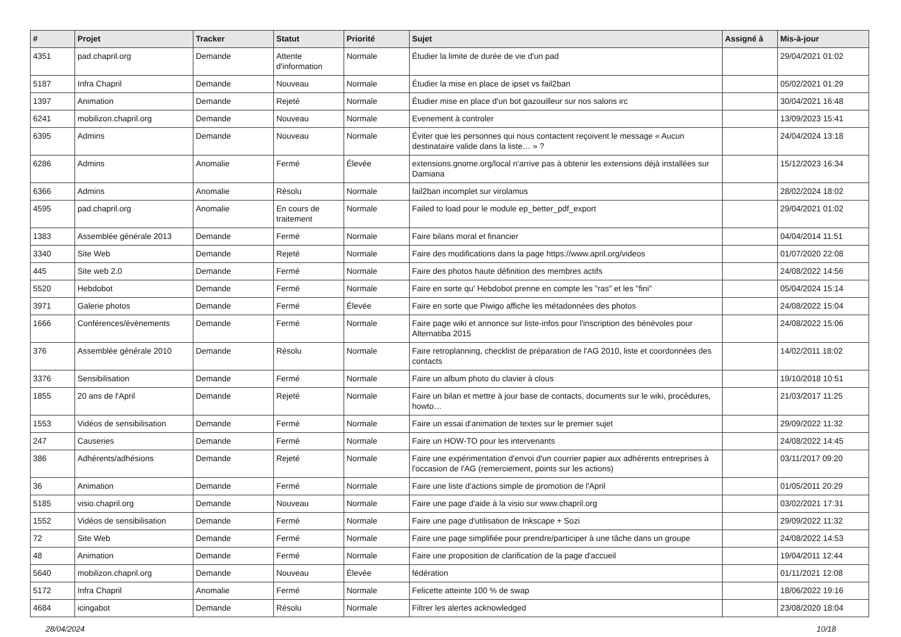| # | Projet | Tracker | Statut | Priorité | Sujet | Assigné à | Mis-à-jour |
| --- | --- | --- | --- | --- | --- | --- | --- |
| 4351 | pad.chapril.org | Demande | Attente d'information | Normale | Étudier la limite de durée de vie d'un pad | | 29/04/2021 01:02 |
| 5187 | Infra Chapril | Demande | Nouveau | Normale | Étudier la mise en place de ipset vs fail2ban | | 05/02/2021 01:29 |
| 1397 | Animation | Demande | Rejeté | Normale | Étudier mise en place d'un bot gazouilleur sur nos salons irc | | 30/04/2021 16:48 |
| 6241 | mobilizon.chapril.org | Demande | Nouveau | Normale | Evenement à controler | | 13/09/2023 15:41 |
| 6395 | Admins | Demande | Nouveau | Normale | Éviter que les personnes qui nous contactent reçoivent le message « Aucun destinataire valide dans la liste… » ? | | 24/04/2024 13:18 |
| 6286 | Admins | Anomalie | Fermé | Élevée | extensions.gnome.org/local n'arrive pas à obtenir les extensions déjà installées sur Damiana | | 15/12/2023 16:34 |
| 6366 | Admins | Anomalie | Résolu | Normale | fail2ban incomplet sur virolamus | | 28/02/2024 18:02 |
| 4595 | pad.chapril.org | Anomalie | En cours de traitement | Normale | Failed to load pour le module ep_better_pdf_export | | 29/04/2021 01:02 |
| 1383 | Assemblée générale 2013 | Demande | Fermé | Normale | Faire bilans moral et financier | | 04/04/2014 11:51 |
| 3340 | Site Web | Demande | Rejeté | Normale | Faire des modifications dans la page https://www.april.org/videos | | 01/07/2020 22:08 |
| 445 | Site web 2.0 | Demande | Fermé | Normale | Faire des photos haute définition des membres actifs | | 24/08/2022 14:56 |
| 5520 | Hebdobot | Demande | Fermé | Normale | Faire en sorte qu' Hebdobot prenne en compte les "ras" et les "fini" | | 05/04/2024 15:14 |
| 3971 | Galerie photos | Demande | Fermé | Élevée | Faire en sorte que Piwigo affiche les métadonnées des photos | | 24/08/2022 15:04 |
| 1666 | Conférences/évènements | Demande | Fermé | Normale | Faire page wiki et annonce sur liste-infos pour l'inscription des bénévoles pour Alternatiba 2015 | | 24/08/2022 15:06 |
| 376 | Assemblée générale 2010 | Demande | Résolu | Normale | Faire retroplanning, checklist de préparation de l'AG 2010, liste et coordonnées des contacts | | 14/02/2011 18:02 |
| 3376 | Sensibilisation | Demande | Fermé | Normale | Faire un album photo du clavier à clous | | 19/10/2018 10:51 |
| 1855 | 20 ans de l'April | Demande | Rejeté | Normale | Faire un bilan et mettre à jour base de contacts, documents sur le wiki, procédures, howto… | | 21/03/2017 11:25 |
| 1553 | Vidéos de sensibilisation | Demande | Fermé | Normale | Faire un essai d'animation de textes sur le premier sujet | | 29/09/2022 11:32 |
| 247 | Causeries | Demande | Fermé | Normale | Faire un HOW-TO pour les intervenants | | 24/08/2022 14:45 |
| 386 | Adhérents/adhésions | Demande | Rejeté | Normale | Faire une expérimentation d'envoi d'un courrier papier aux adhérents entreprises à l'occasion de l'AG (remerciement, points sur les actions) | | 03/11/2017 09:20 |
| 36 | Animation | Demande | Fermé | Normale | Faire une liste d'actions simple de promotion de l'April | | 01/05/2011 20:29 |
| 5185 | visio.chapril.org | Demande | Nouveau | Normale | Faire une page d'aide à la visio sur www.chapril.org | | 03/02/2021 17:31 |
| 1552 | Vidéos de sensibilisation | Demande | Fermé | Normale | Faire une page d'utilisation de Inkscape + Sozi | | 29/09/2022 11:32 |
| 72 | Site Web | Demande | Fermé | Normale | Faire une page simplifiée pour prendre/participer à une tâche dans un groupe | | 24/08/2022 14:53 |
| 48 | Animation | Demande | Fermé | Normale | Faire une proposition de clarification de la page d'accueil | | 19/04/2011 12:44 |
| 5640 | mobilizon.chapril.org | Demande | Nouveau | Élevée | fédération | | 01/11/2021 12:08 |
| 5172 | Infra Chapril | Anomalie | Fermé | Normale | Felicette atteinte 100 % de swap | | 18/06/2022 19:16 |
| 4684 | icingabot | Demande | Résolu | Normale | Filtrer les alertes acknowledged | | 23/08/2020 18:04 |
28/04/2024 10/18